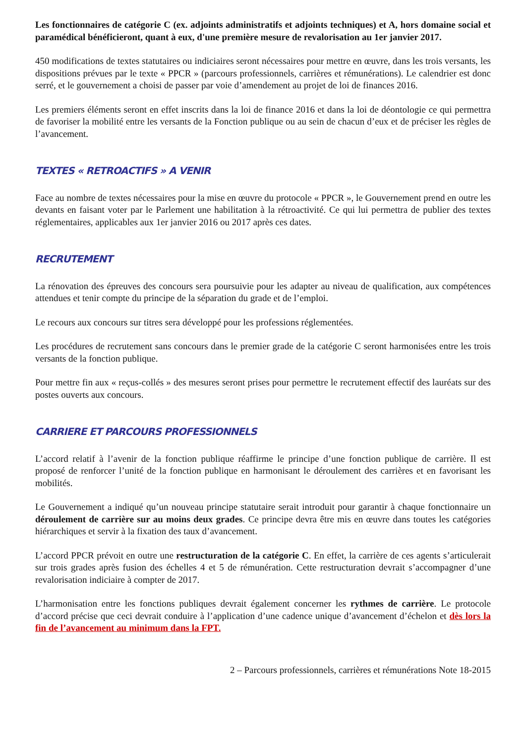Les fonctionnaires de catégorie C (ex. adjoints administratifs et adjoints techniques) et A, hors domaine social et paramédical bénéficieront, quant à eux, d'une première mesure de revalorisation au 1er janvier 2017.
450 modifications de textes statutaires ou indiciaires seront nécessaires pour mettre en œuvre, dans les trois versants, les dispositions prévues par le texte « PPCR » (parcours professionnels, carrières et rémunérations). Le calendrier est donc serré, et le gouvernement a choisi de passer par voie d’amendement au projet de loi de finances 2016.
Les premiers éléments seront en effet inscrits dans la loi de finance 2016 et dans la loi de déontologie ce qui permettra de favoriser la mobilité entre les versants de la Fonction publique ou au sein de chacun d’eux et de préciser les règles de l’avancement.
TEXTES « RETROACTIFS » A VENIR
Face au nombre de textes nécessaires pour la mise en œuvre du protocole « PPCR », le Gouvernement prend en outre les devants en faisant voter par le Parlement une habilitation à la rétroactivité. Ce qui lui permettra de publier des textes réglementaires, applicables aux 1er janvier 2016 ou 2017 après ces dates.
RECRUTEMENT
La rénovation des épreuves des concours sera poursuivie pour les adapter au niveau de qualification, aux compétences attendues et tenir compte du principe de la séparation du grade et de l’emploi.
Le recours aux concours sur titres sera développé pour les professions réglementées.
Les procédures de recrutement sans concours dans le premier grade de la catégorie C seront harmonisées entre les trois versants de la fonction publique.
Pour mettre fin aux « reçus-collés » des mesures seront prises pour permettre le recrutement effectif des lauréats sur des postes ouverts aux concours.
CARRIERE ET PARCOURS PROFESSIONNELS
L’accord relatif à l’avenir de la fonction publique réaffirme le principe d’une fonction publique de carrière. Il est proposé de renforcer l’unité de la fonction publique en harmonisant le déroulement des carrières et en favorisant les mobilités.
Le Gouvernement a indiqué qu’un nouveau principe statutaire serait introduit pour garantir à chaque fonctionnaire un déroulement de carrière sur au moins deux grades. Ce principe devra être mis en œuvre dans toutes les catégories hiérarchiques et servir à la fixation des taux d’avancement.
L’accord PPCR prévoit en outre une restructuration de la catégorie C. En effet, la carrière de ces agents s’articulerait sur trois grades après fusion des échelles 4 et 5 de rémunération. Cette restructuration devrait s’accompagner d’une revalorisation indiciaire à compter de 2017.
L’harmonisation entre les fonctions publiques devrait également concerner les rythmes de carrière. Le protocole d’accord précise que ceci devrait conduire à l’application d’une cadence unique d’avancement d’échelon et dès lors la fin de l’avancement au minimum dans la FPT.
2 – Parcours professionnels, carrières et rémunérations Note 18-2015